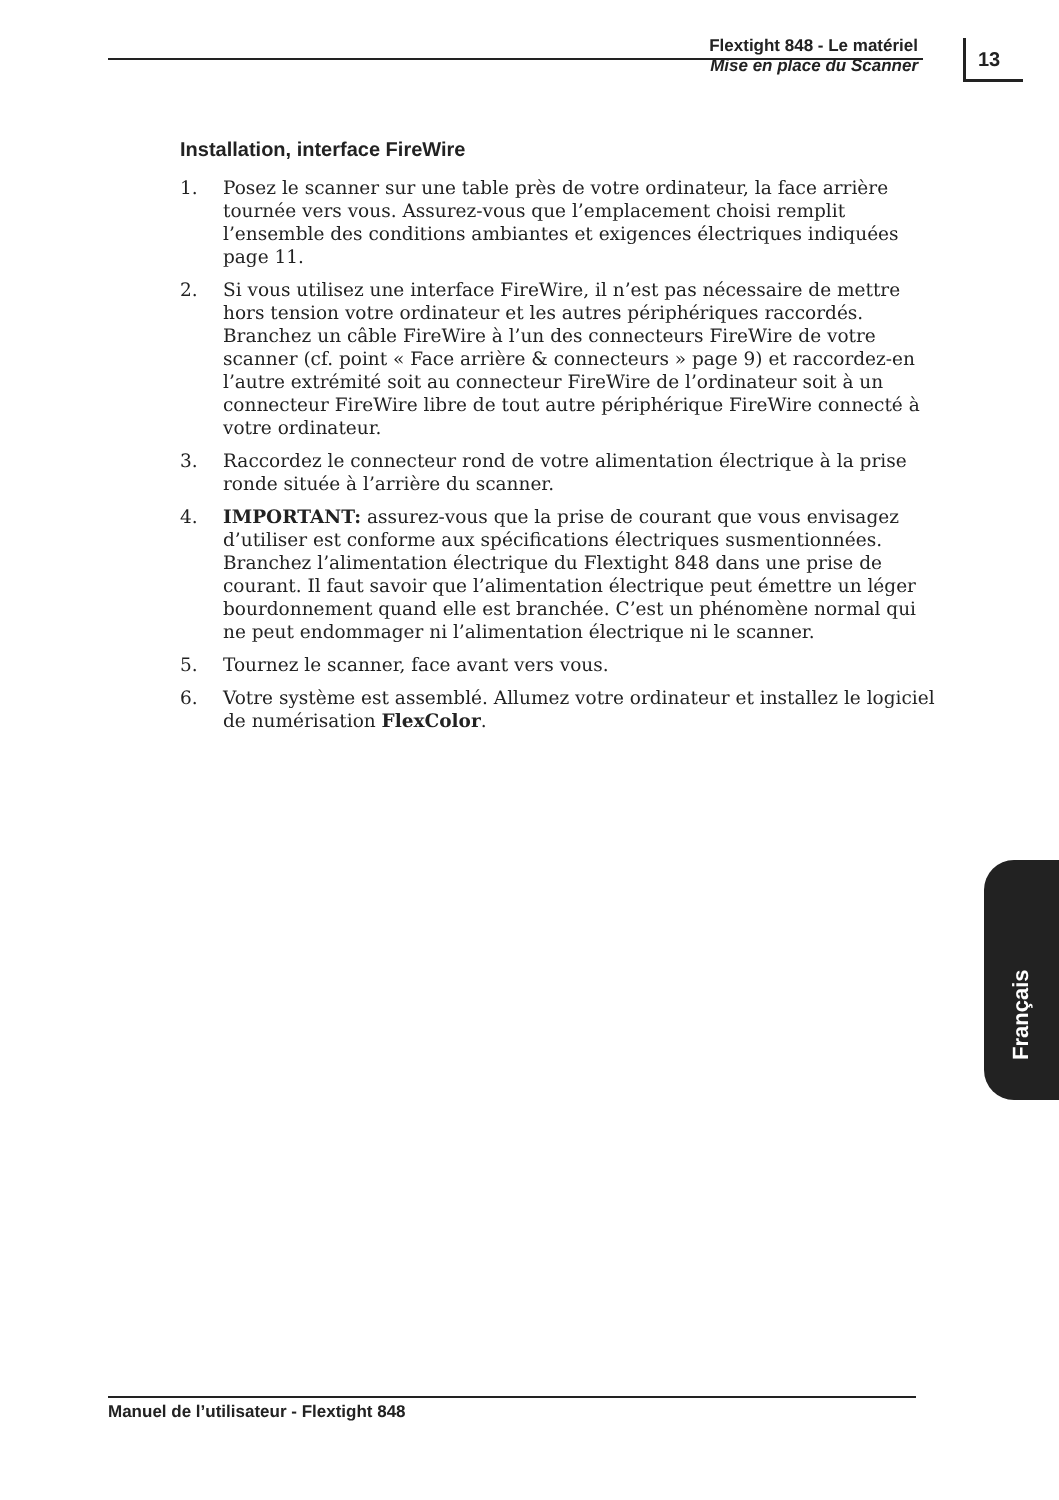Flextight 848 - Le matériel
Mise en place du Scanner
13
Installation, interface FireWire
1. Posez le scanner sur une table près de votre ordinateur, la face arrière tournée vers vous. Assurez-vous que l’emplacement choisi remplit l’ensemble des conditions ambiantes et exigences électriques indiquées page 11.
2. Si vous utilisez une interface FireWire, il n’est pas nécessaire de mettre hors tension votre ordinateur et les autres périphériques raccordés. Branchez un câble FireWire à l’un des connecteurs FireWire de votre scanner (cf. point « Face arrière & connecteurs » page 9) et raccordez-en l’autre extrémité soit au connecteur FireWire de l’ordinateur soit à un connecteur FireWire libre de tout autre périphérique FireWire connecté à votre ordinateur.
3. Raccordez le connecteur rond de votre alimentation électrique à la prise ronde située à l’arrière du scanner.
4. IMPORTANT: assurez-vous que la prise de courant que vous envisagez d’utiliser est conforme aux spécifications électriques susmentionnées.
Branchez l’alimentation électrique du Flextight 848 dans une prise de courant. Il faut savoir que l’alimentation électrique peut émettre un léger bourdonnement quand elle est branchée. C’est un phénomène normal qui ne peut endommager ni l’alimentation électrique ni le scanner.
5. Tournez le scanner, face avant vers vous.
6. Votre système est assemblé. Allumez votre ordinateur et installez le logiciel de numérisation FlexColor.
Français
Manuel de l’utilisateur - Flextight 848